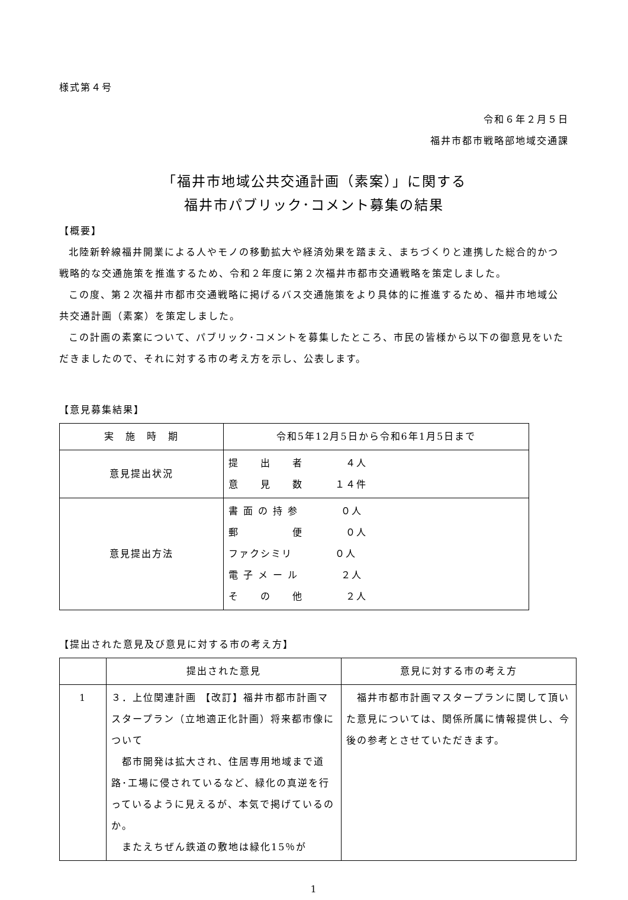様式第４号
令和６年２月５日
福井市都市戦略部地域交通課
「福井市地域公共交通計画（素案）」に関する
福井市パブリック･コメント募集の結果
【概要】
北陸新幹線福井開業による人やモノの移動拡大や経済効果を踏まえ、まちづくりと連携した総合的かつ戦略的な交通施策を推進するため、令和２年度に第２次福井市都市交通戦略を策定しました。
この度、第２次福井市都市交通戦略に掲げるバス交通施策をより具体的に推進するため、福井市地域公共交通計画（素案）を策定しました。
この計画の素案について、パブリック･コメントを募集したところ、市民の皆様から以下の御意見をいただきましたので、それに対する市の考え方を示し、公表します。
【意見募集結果】
| 実 施 時 期 | 令和5年12月5日から令和6年1月5日まで |
| 意見提出状況 | 提 出 者 ４人 意 見 数 １４件 |
| 意見提出方法 | 書 面 の 持 参 ０人 郵 便 ０人 ファクシミリ ０人 電 子 メ ー ル ２人 そ の 他 ２人 |
【提出された意見及び意見に対する市の考え方】
| | 提出された意見 | 意見に対する市の考え方 |
| --- | --- | --- |
| 1 | ３．上位関連計画 【改訂】福井市都市計画マスタープラン（立地適正化計画）将来都市像について 都市開発は拡大され、住居専用地域まで道路･工場に侵されているなど、緑化の真逆を行っているように見えるが、本気で掲げているのか。 またえちぜん鉄道の敷地は緑化15％が | 福井市都市計画マスタープランに関して頂いた意見については、関係所属に情報提供し、今後の参考とさせていただきます。 |
1